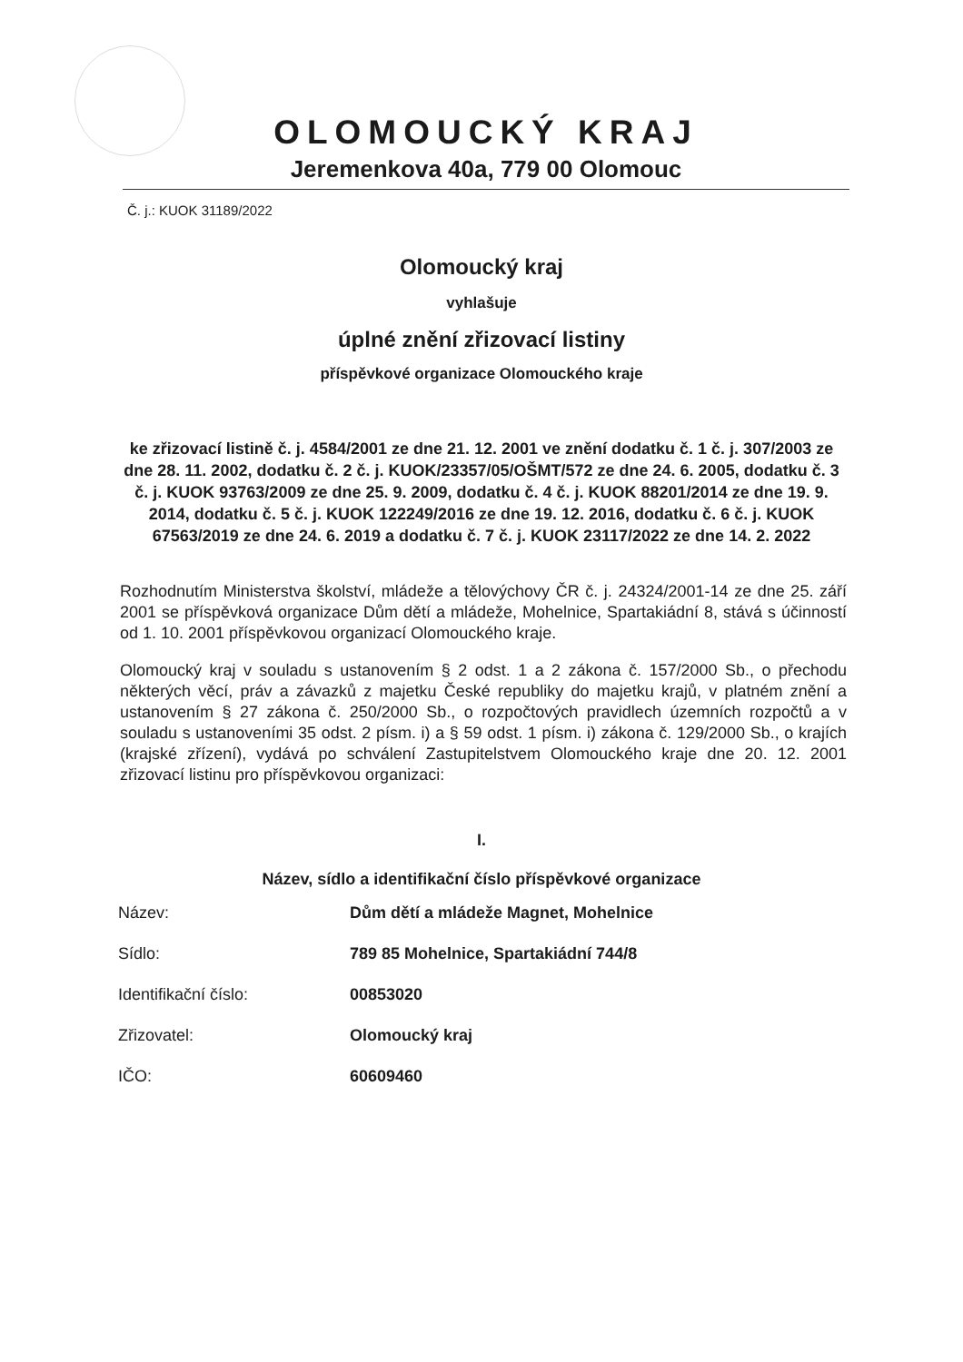OLOMOUCKÝ KRAJ
Jeremenkova 40a, 779 00 Olomouc
Č. j.: KUOK 31189/2022
Olomoucký kraj
vyhlašuje
úplné znění zřizovací listiny
příspěvkové organizace Olomouckého kraje
ke zřizovací listině č. j. 4584/2001 ze dne 21. 12. 2001 ve znění dodatku č. 1 č. j. 307/2003 ze dne 28. 11. 2002, dodatku č. 2 č. j. KUOK/23357/05/OŠMT/572 ze dne 24. 6. 2005, dodatku č. 3 č. j. KUOK 93763/2009 ze dne 25. 9. 2009, dodatku č. 4 č. j. KUOK 88201/2014 ze dne 19. 9. 2014, dodatku č. 5 č. j. KUOK 122249/2016 ze dne 19. 12. 2016, dodatku č. 6 č. j. KUOK 67563/2019 ze dne 24. 6. 2019 a dodatku č. 7 č. j. KUOK 23117/2022 ze dne 14. 2. 2022
Rozhodnutím Ministerstva školství, mládeže a tělovýchovy ČR č. j. 24324/2001-14 ze dne 25. září 2001 se příspěvková organizace Dům dětí a mládeže, Mohelnice, Spartakiádní 8, stává s účinností od 1. 10. 2001 příspěvkovou organizací Olomouckého kraje.
Olomoucký kraj v souladu s ustanovením § 2 odst. 1 a 2 zákona č. 157/2000 Sb., o přechodu některých věcí, práv a závazků z majetku České republiky do majetku krajů, v platném znění a ustanovením § 27 zákona č. 250/2000 Sb., o rozpočtových pravidlech územních rozpočtů a v souladu s ustanoveními 35 odst. 2 písm. i) a § 59 odst. 1 písm. i) zákona č. 129/2000 Sb., o krajích (krajské zřízení), vydává po schválení Zastupitelstvem Olomouckého kraje dne 20. 12. 2001 zřizovací listinu pro příspěvkovou organizaci:
I.
Název, sídlo a identifikační číslo příspěvkové organizace
Název: Dům dětí a mládeže Magnet, Mohelnice
Sídlo: 789 85 Mohelnice, Spartakiádní 744/8
Identifikační číslo: 00853020
Zřizovatel: Olomoucký kraj
IČO: 60609460